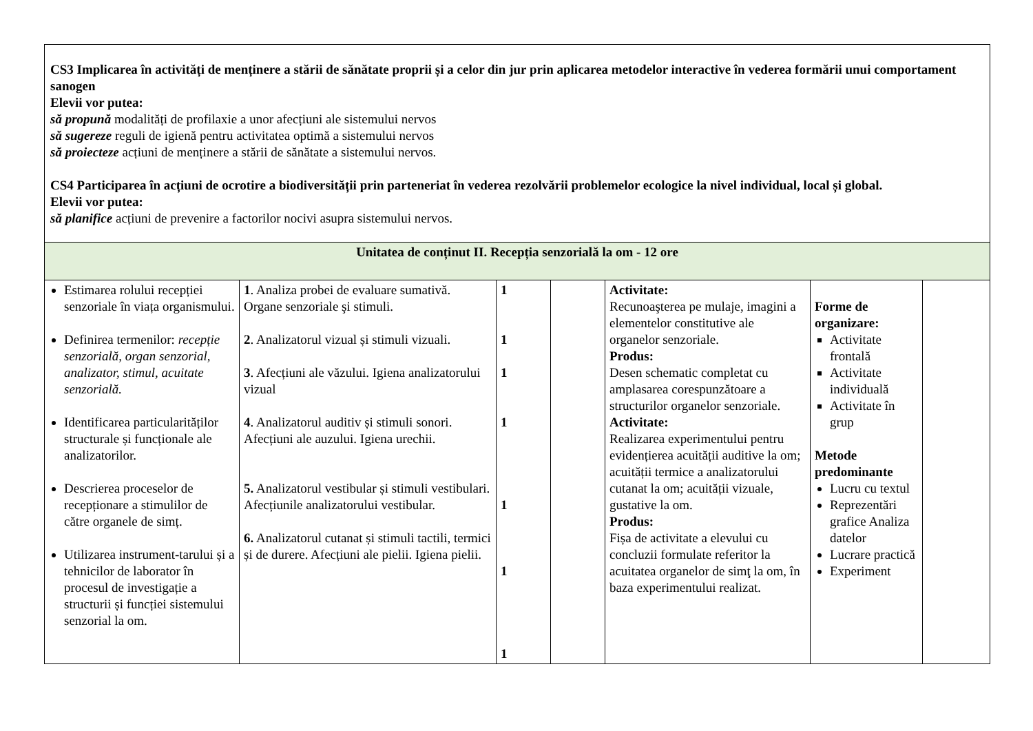| CS3 Implicarea în activități de menținere a stării de sănătate proprii și a celor din jur prin aplicarea metodelor interactive în vederea formării unui comportament sanogen Elevii vor putea: să propună modalități de profilaxie a unor afecțiuni ale sistemului nervos să sugereze reguli de igienă pentru activitatea optimă a sistemului nervos să proiecteze acțiuni de menținere a stării de sănătate a sistemului nervos. CS4 Participarea în acțiuni de ocrotire a biodiversității prin parteneriat în vederea rezolvării problemelor ecologice la nivel individual, local și global. Elevii vor putea: să planifice acțiuni de prevenire a factorilor nocivi asupra sistemului nervos. | | | | | | |
| Unitatea de conținut II. Recepția senzorială la om - 12 ore | | | | | | |
| Estimarea rolului recepției senzoriale în viața organismului. Definirea termenilor: recepție senzorială, organ senzorial, analizator, stimul, acuitate senzorială. Identificarea particularităților structurale și funcționale ale analizatorilor. Descrierea proceselor de recepționare a stimulilor de către organele de simț. Utilizarea instrument-tarului și a tehnicilor de laborator în procesul de investigație a structurii și funcției sistemului senzorial la om. | 1 . Analiza probei de evaluare sumativă. Organe senzoriale şi stimuli. 2 . Analizatorul vizual și stimuli vizuali. 3 . Afecțiuni ale văzului. Igiena analizatorului vizual 4 . Analizatorul auditiv și stimuli sonori. Afecțiuni ale auzului. Igiena urechii. 5. Analizatorul vestibular și stimuli vestibulari. Afecțiunile analizatorului vestibular. 6. Analizatorul cutanat și stimuli tactili, termici și de durere. Afecțiuni ale pielii. Igiena pielii. | 1 1 1 1 1 1 1 | | Activitate: Recunoaşterea pe mulaje, imagini a elementelor constitutive ale organelor senzoriale. Produs: Desen schematic completat cu amplasarea corespunzătoare a structurilor organelor senzoriale. Activitate: Realizarea experimentului pentru evidențierea acuității auditive la om; acuității termice a analizatorului cutanat la om; acuității vizuale, gustative la om. Produs: Fișa de activitate a elevului cu concluzii formulate referitor la acuitatea organelor de simţ la om, în baza experimentului realizat. | Forme de organizare: Activitate frontală Activitate individuală Activitate în grup Metode predominante Lucru cu textul Reprezentări grafice Analiza datelor Lucrare practică Experiment | |